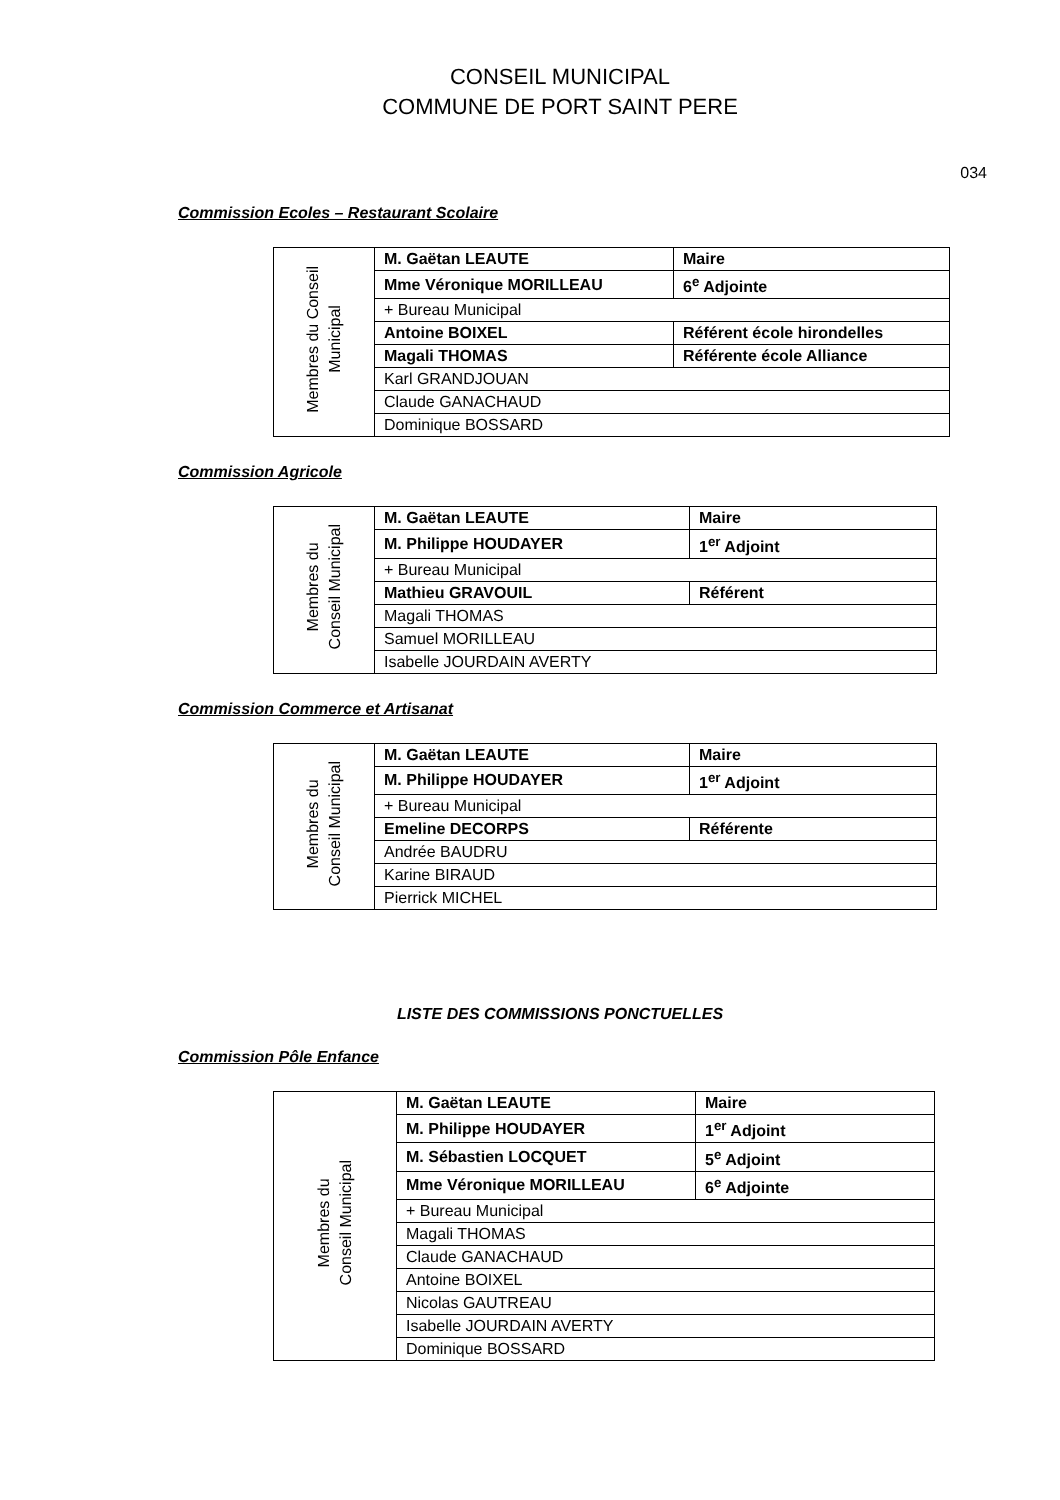CONSEIL MUNICIPAL
COMMUNE DE PORT SAINT PERE
034
Commission Ecoles – Restaurant Scolaire
| Membres du Conseil Municipal | M. Gaëtan LEAUTE | Maire |
| | Mme Véronique MORILLEAU | 6<sup>e</sup> Adjointe |
| | + Bureau Municipal | |
| | Antoine BOIXEL | Référent école hirondelles |
| | Magali THOMAS | Référente école Alliance |
| | Karl GRANDJOUAN | |
| | Claude GANACHAUD | |
| | Dominique BOSSARD | |
Commission Agricole
| Membres du Conseil Municipal | M. Gaëtan LEAUTE | Maire |
| | M. Philippe HOUDAYER | 1<sup>er</sup> Adjoint |
| | + Bureau Municipal | |
| | Mathieu GRAVOUIL | Référent |
| | Magali THOMAS | |
| | Samuel MORILLEAU | |
| | Isabelle JOURDAIN AVERTY | |
Commission Commerce et Artisanat
| Membres du Conseil Municipal | M. Gaëtan LEAUTE | Maire |
| | M. Philippe HOUDAYER | 1<sup>er</sup> Adjoint |
| | + Bureau Municipal | |
| | Emeline DECORPS | Référente |
| | Andrée BAUDRU | |
| | Karine BIRAUD | |
| | Pierrick MICHEL | |
LISTE DES COMMISSIONS PONCTUELLES
Commission Pôle Enfance
| Membres du Conseil Municipal | M. Gaëtan LEAUTE | Maire |
| | M. Philippe HOUDAYER | 1<sup>er</sup> Adjoint |
| | M. Sébastien LOCQUET | 5<sup>e</sup> Adjoint |
| | Mme Véronique MORILLEAU | 6<sup>e</sup> Adjointe |
| | + Bureau Municipal | |
| | Magali THOMAS | |
| | Claude GANACHAUD | |
| | Antoine BOIXEL | |
| | Nicolas GAUTREAU | |
| | Isabelle JOURDAIN AVERTY | |
| | Dominique BOSSARD | |